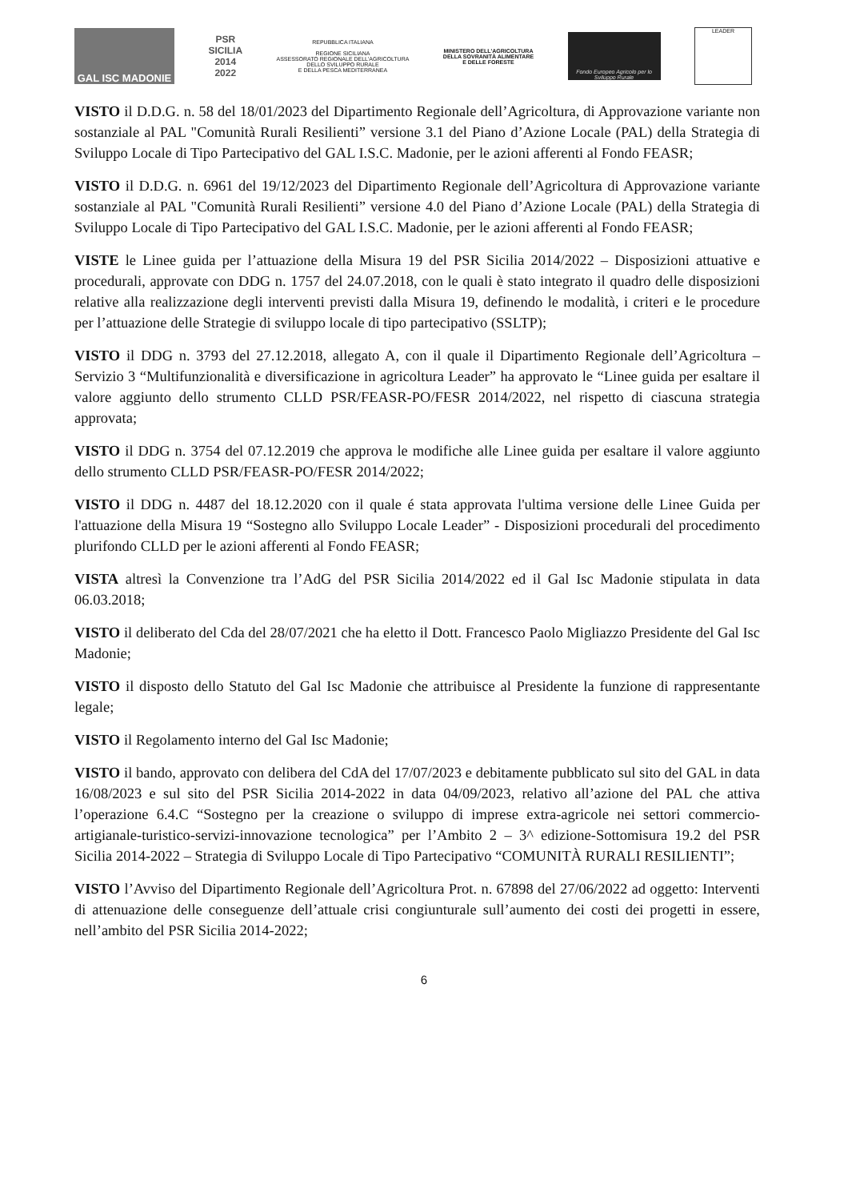GAL ISC MADONIE
PSR
SICILIA
2014
2022
REPUBBLICA ITALIANA
REGIONE SICILIANA
ASSESSORATO REGIONALE DELL'AGRICOLTURA
DELLO SVILUPPO RURALE
E DELLA PESCA MEDITERRANEA
MINISTERO DELL'AGRICOLTURA
DELLA SOVRANITÀ ALIMENTARE
E DELLE FORESTE
Fondo Europeo Agricolo per lo Sviluppo Rurale
LEADER
VISTO il D.D.G. n. 58 del 18/01/2023 del Dipartimento Regionale dell’Agricoltura, di Approvazione variante non sostanziale al PAL "Comunità Rurali Resilienti” versione 3.1 del Piano d’Azione Locale (PAL) della Strategia di Sviluppo Locale di Tipo Partecipativo del GAL I.S.C. Madonie, per le azioni afferenti al Fondo FEASR;
VISTO il D.D.G. n. 6961 del 19/12/2023 del Dipartimento Regionale dell’Agricoltura di Approvazione variante sostanziale al PAL "Comunità Rurali Resilienti” versione 4.0 del Piano d’Azione Locale (PAL) della Strategia di Sviluppo Locale di Tipo Partecipativo del GAL I.S.C. Madonie, per le azioni afferenti al Fondo FEASR;
VISTE le Linee guida per l’attuazione della Misura 19 del PSR Sicilia 2014/2022 – Disposizioni attuative e procedurali, approvate con DDG n. 1757 del 24.07.2018, con le quali è stato integrato il quadro delle disposizioni relative alla realizzazione degli interventi previsti dalla Misura 19, definendo le modalità, i criteri e le procedure per l’attuazione delle Strategie di sviluppo locale di tipo partecipativo (SSLTP);
VISTO il DDG n. 3793 del 27.12.2018, allegato A, con il quale il Dipartimento Regionale dell’Agricoltura – Servizio 3 “Multifunzionalità e diversificazione in agricoltura Leader” ha approvato le “Linee guida per esaltare il valore aggiunto dello strumento CLLD PSR/FEASR-PO/FESR 2014/2022, nel rispetto di ciascuna strategia approvata;
VISTO il DDG n. 3754 del 07.12.2019 che approva le modifiche alle Linee guida per esaltare il valore aggiunto dello strumento CLLD PSR/FEASR-PO/FESR 2014/2022;
VISTO il DDG n. 4487 del 18.12.2020 con il quale é stata approvata l'ultima versione delle Linee Guida per l'attuazione della Misura 19 “Sostegno allo Sviluppo Locale Leader” - Disposizioni procedurali del procedimento plurifondo CLLD per le azioni afferenti al Fondo FEASR;
VISTA altresì la Convenzione tra l’AdG del PSR Sicilia 2014/2022 ed il Gal Isc Madonie stipulata in data 06.03.2018;
VISTO il deliberato del Cda del 28/07/2021 che ha eletto il Dott. Francesco Paolo Migliazzo Presidente del Gal Isc Madonie;
VISTO il disposto dello Statuto del Gal Isc Madonie che attribuisce al Presidente la funzione di rappresentante legale;
VISTO il Regolamento interno del Gal Isc Madonie;
VISTO il bando, approvato con delibera del CdA del 17/07/2023 e debitamente pubblicato sul sito del GAL in data 16/08/2023 e sul sito del PSR Sicilia 2014-2022 in data 04/09/2023, relativo all’azione del PAL che attiva l’operazione 6.4.C “Sostegno per la creazione o sviluppo di imprese extra-agricole nei settori commercio-artigianale-turistico-servizi-innovazione tecnologica” per l’Ambito 2 – 3^ edizione-Sottomisura 19.2 del PSR Sicilia 2014-2022 – Strategia di Sviluppo Locale di Tipo Partecipativo “COMUNITÀ RURALI RESILIENTI”;
VISTO l’Avviso del Dipartimento Regionale dell’Agricoltura Prot. n. 67898 del 27/06/2022 ad oggetto: Interventi di attenuazione delle conseguenze dell’attuale crisi congiunturale sull’aumento dei costi dei progetti in essere, nell’ambito del PSR Sicilia 2014-2022;
6